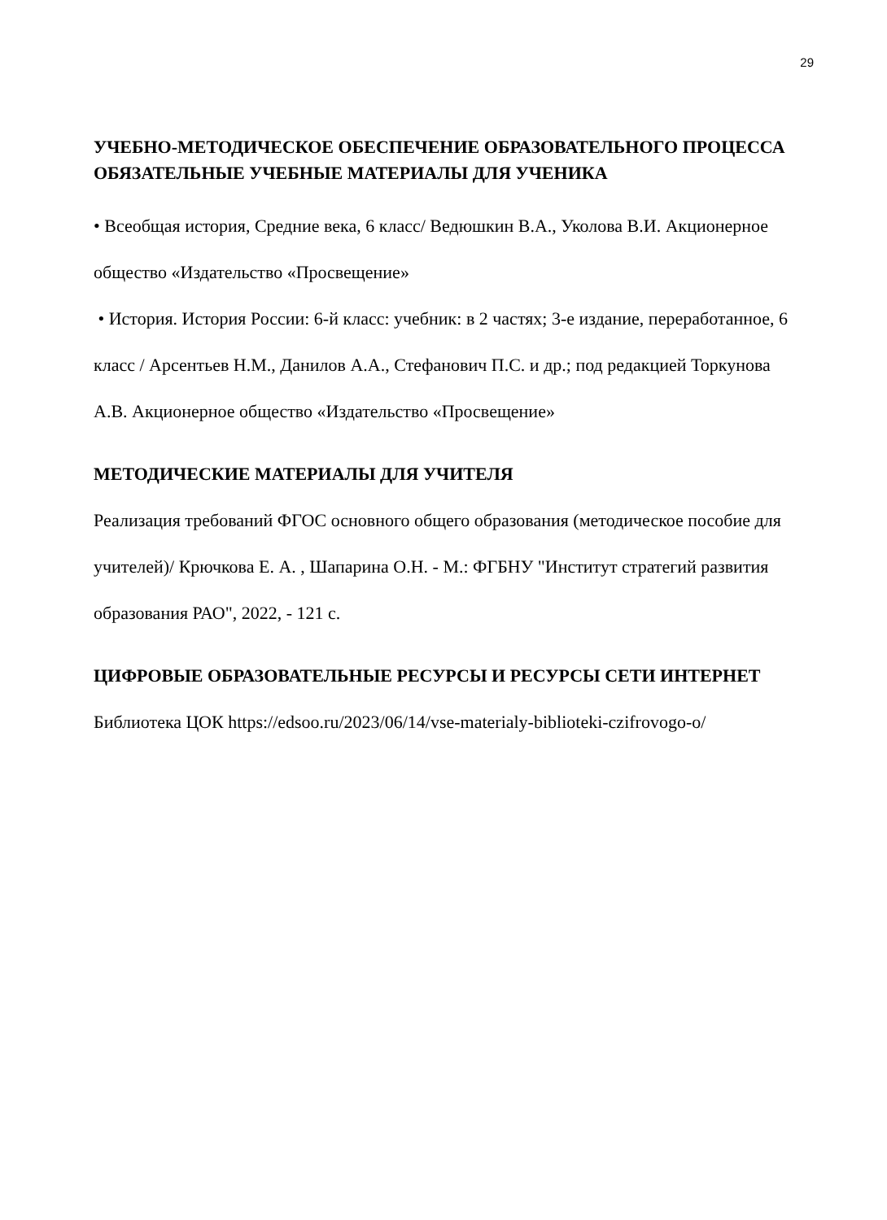29
УЧЕБНО-МЕТОДИЧЕСКОЕ ОБЕСПЕЧЕНИЕ ОБРАЗОВАТЕЛЬНОГО ПРОЦЕССА
ОБЯЗАТЕЛЬНЫЕ УЧЕБНЫЕ МАТЕРИАЛЫ ДЛЯ УЧЕНИКА
• Всеобщая история, Средние века, 6 класс/ Ведюшкин В.А., Уколова В.И. Акционерное общество «Издательство «Просвещение»
• История. История России: 6-й класс: учебник: в 2 частях; 3-е издание, переработанное, 6 класс / Арсентьев Н.М., Данилов А.А., Стефанович П.С. и др.; под редакцией Торкунова А.В. Акционерное общество «Издательство «Просвещение»
МЕТОДИЧЕСКИЕ МАТЕРИАЛЫ ДЛЯ УЧИТЕЛЯ
Реализация требований ФГОС основного общего образования (методическое пособие для учителей)/ Крючкова Е. А. , Шапарина О.Н. - М.: ФГБНУ "Институт стратегий развития образования РАО", 2022, - 121 с.
ЦИФРОВЫЕ ОБРАЗОВАТЕЛЬНЫЕ РЕСУРСЫ И РЕСУРСЫ СЕТИ ИНТЕРНЕТ
Библиотека ЦОК https://edsoo.ru/2023/06/14/vse-materialy-biblioteki-czifrovogo-o/